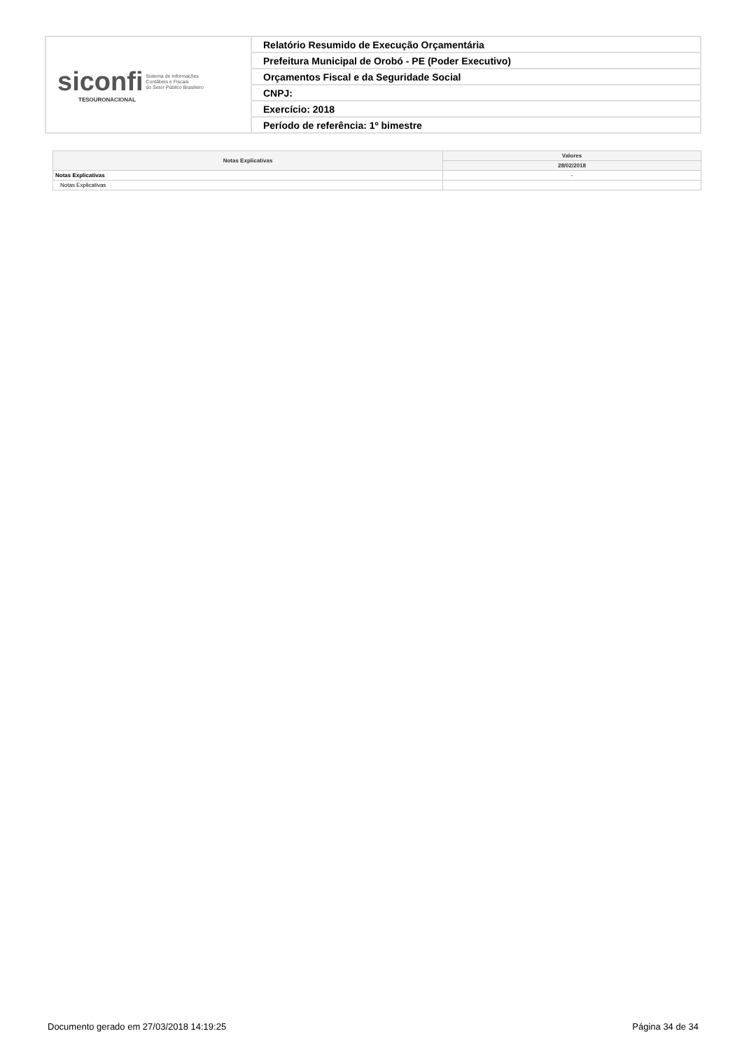| siconfi Sistema de Informações Contábeis e Fiscais do Setor Público Brasileiro TESOURONACIONAL | Relatório Resumido de Execução Orçamentária |
| | Prefeitura Municipal de Orobó - PE (Poder Executivo) |
| | Orçamentos Fiscal e da Seguridade Social |
| | CNPJ: |
| | Exercício: 2018 |
| | Período de referência: 1º bimestre |
| Notas Explicativas | Valores |
| --- | --- |
| | 28/02/2018 |
| Notas Explicativas | - |
| Notas Explicativas | |
Documento gerado em 27/03/2018 14:19:25 Página 34 de 34